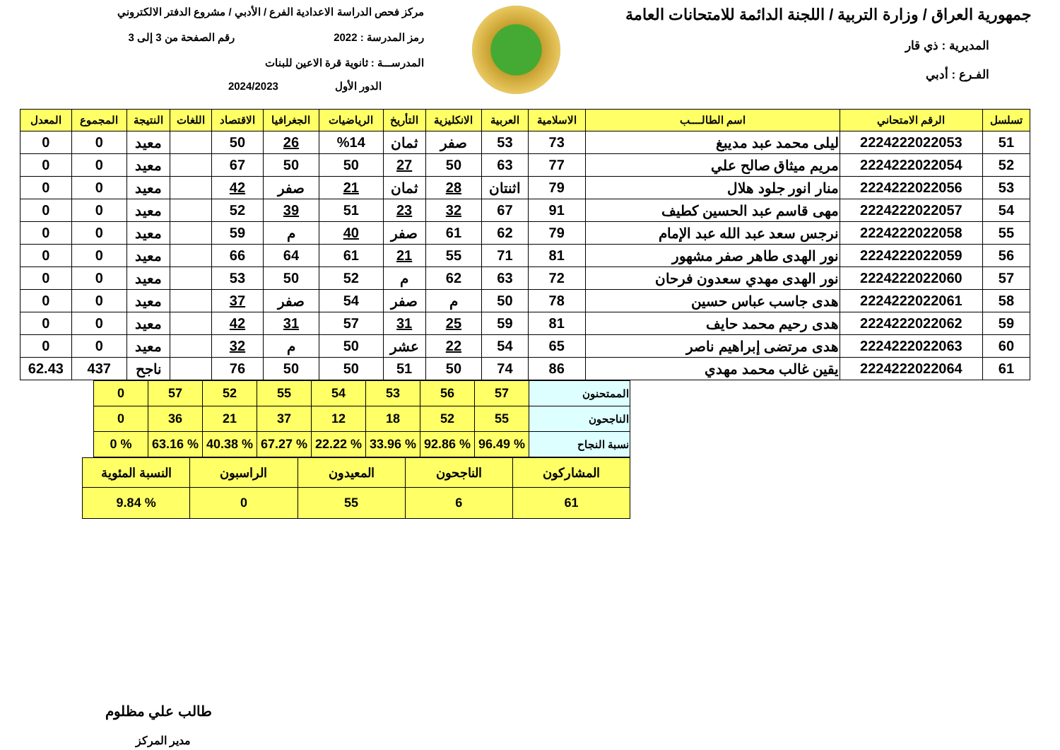جمهورية العراق / وزارة التربية / اللجنة الدائمة للامتحانات العامة
المديرية : ذي قار
الفـرع : أدبي
مركز فحص الدراسة الاعدادية الفرع / الأدبي / مشروع الدفتر الالكتروني
رمز المدرسة : 2022 رقم الصفحة من 3 إلى 3
المدرســـة : ثانوية قرة الاعين للبنات
الدور الأول 2024/2023
| تسلسل | الرقم الامتحاني | اسم الطالــــب | الاسلامية | العربية | الانكليزية | التأريخ | الرياضيات | الجغرافيا | الاقتصاد | اللغات | النتيجة | المجموع | المعدل |
| --- | --- | --- | --- | --- | --- | --- | --- | --- | --- | --- | --- | --- | --- |
| 51 | 2224222022053 | ليلى محمد عبد مديبغ | 73 | 53 | صفر | ثمان | %14 | 26 | 50 | | معيد | 0 | 0 |
| 52 | 2224222022054 | مريم ميثاق صالح علي | 77 | 63 | 50 | 27 | 50 | 50 | 67 | | معيد | 0 | 0 |
| 53 | 2224222022056 | منار انور جلود هلال | 79 | اثنتان | 28 | ثمان | 21 | صفر | 42 | | معيد | 0 | 0 |
| 54 | 2224222022057 | مهى قاسم عبد الحسين كطيف | 91 | 67 | 32 | 23 | 51 | 39 | 52 | | معيد | 0 | 0 |
| 55 | 2224222022058 | نرجس سعد عبد الله عبد الإمام | 79 | 62 | 61 | صفر | 40 | م | 59 | | معيد | 0 | 0 |
| 56 | 2224222022059 | نور الهدى طاهر صفر مشهور | 81 | 71 | 55 | 21 | 61 | 64 | 66 | | معيد | 0 | 0 |
| 57 | 2224222022060 | نور الهدى مهدي سعدون فرحان | 72 | 63 | 62 | م | 52 | 50 | 53 | | معيد | 0 | 0 |
| 58 | 2224222022061 | هدى جاسب عباس حسين | 78 | 50 | م | صفر | 54 | صفر | 37 | | معيد | 0 | 0 |
| 59 | 2224222022062 | هدى رحيم محمد حايف | 81 | 59 | 25 | 31 | 57 | 31 | 42 | | معيد | 0 | 0 |
| 60 | 2224222022063 | هدى مرتضى إبراهيم ناصر | 65 | 54 | 22 | عشر | 50 | م | 32 | | معيد | 0 | 0 |
| 61 | 2224222022064 | يقين غالب محمد مهدي | 86 | 74 | 50 | 51 | 50 | 50 | 76 | | ناجح | 437 | 62.43 |
| الممتحنون | 57 | 56 | 53 | 54 | 55 | 52 | 57 | 0 |
| الناجحون | 55 | 52 | 18 | 12 | 37 | 21 | 36 | 0 |
| نسبة النجاح | % 96.49 | % 92.86 | % 33.96 | % 22.22 | % 67.27 | % 40.38 | % 63.16 | % 0 |
| المشاركون | الناجحون | المعيدون | الراسبون | النسبة المئوية |
| 61 | 6 | 55 | 0 | % 9.84 |
طالب علي مظلوم
مدير المركز